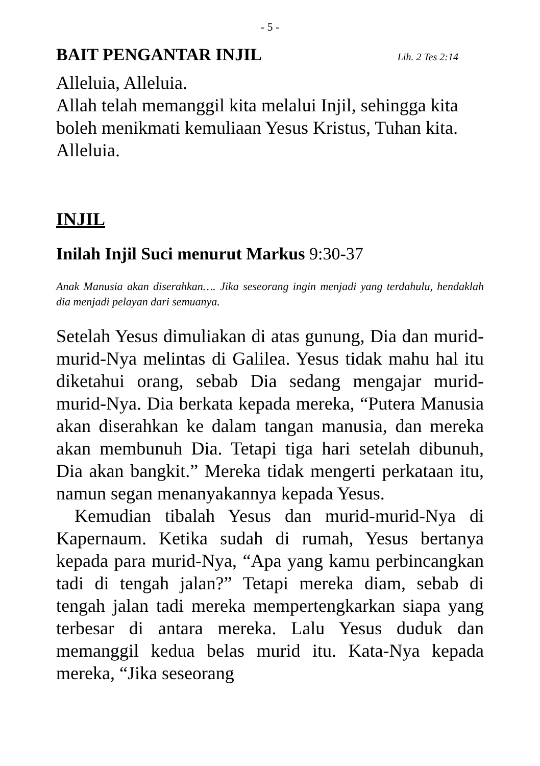- 5 -
BAIT PENGANTAR INJIL Lih. 2 Tes 2:14
Alleluia, Alleluia.
Allah telah memanggil kita melalui Injil, sehingga kita boleh menikmati kemuliaan Yesus Kristus, Tuhan kita.
Alleluia.
INJIL
Inilah Injil Suci menurut Markus 9:30-37
Anak Manusia akan diserahkan…. Jika seseorang ingin menjadi yang terdahulu, hendaklah dia menjadi pelayan dari semuanya.
Setelah Yesus dimuliakan di atas gunung, Dia dan murid-murid-Nya melintas di Galilea. Yesus tidak mahu hal itu diketahui orang, sebab Dia sedang mengajar murid-murid-Nya. Dia berkata kepada mereka, “Putera Manusia akan diserahkan ke dalam tangan manusia, dan mereka akan membunuh Dia. Tetapi tiga hari setelah dibunuh, Dia akan bangkit.” Mereka tidak mengerti perkataan itu, namun segan menanyakannya kepada Yesus.
Kemudian tibalah Yesus dan murid-murid-Nya di Kapernaum. Ketika sudah di rumah, Yesus bertanya kepada para murid-Nya, “Apa yang kamu perbincangkan tadi di tengah jalan?” Tetapi mereka diam, sebab di tengah jalan tadi mereka mempertengkarkan siapa yang terbesar di antara mereka. Lalu Yesus duduk dan memanggil kedua belas murid itu. Kata-Nya kepada mereka, “Jika seseorang